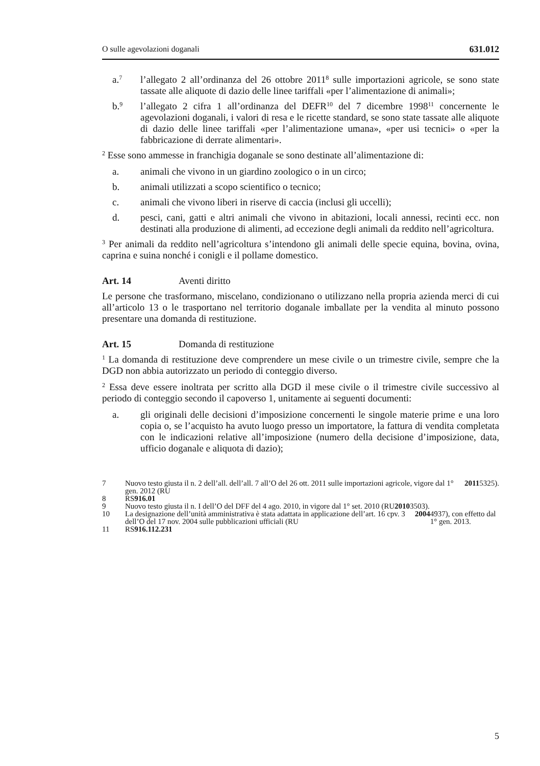O sulle agevolazioni doganali 631.012
a.<sup>7</sup>
l’allegato 2 all’ordinanza del 26 ottobre 2011<sup>8</sup> sulle importazioni agricole, se sono state tassate alle aliquote di dazio delle linee tariffali «per l’alimentazione di animali»;
b.<sup>9</sup>
l’allegato 2 cifra 1 all’ordinanza del DEFR<sup>10</sup> del 7 dicembre 1998<sup>11</sup> concernente le agevolazioni doganali, i valori di resa e le ricette standard, se sono state tassate alle aliquote di dazio delle linee tariffali «per l’alimentazione umana», «per usi tecnici» o «per la fabbricazione di derrate alimentari».
<sup>2</sup> Esse sono ammesse in franchigia doganale se sono destinate all’alimentazione di:
a. animali che vivono in un giardino zoologico o in un circo;
b. animali utilizzati a scopo scientifico o tecnico;
c. animali che vivono liberi in riserve di caccia (inclusi gli uccelli);
d. pesci, cani, gatti e altri animali che vivono in abitazioni, locali annessi, recinti ecc. non destinati alla produzione di alimenti, ad eccezione degli animali da reddito nell’agricoltura.
<sup>3</sup> Per animali da reddito nell’agricoltura s’intendono gli animali delle specie equina, bovina, ovina, caprina e suina nonché i conigli e il pollame domestico.
Art. 14 Aventi diritto
Le persone che trasformano, miscelano, condizionano o utilizzano nella propria azienda merci di cui all’articolo 13 o le trasportano nel territorio doganale imballate per la vendita al minuto possono presentare una domanda di restituzione.
Art. 15 Domanda di restituzione
<sup>1</sup> La domanda di restituzione deve comprendere un mese civile o un trimestre civile, sempre che la DGD non abbia autorizzato un periodo di conteggio diverso.
<sup>2</sup> Essa deve essere inoltrata per scritto alla DGD il mese civile o il trimestre civile successivo al periodo di conteggio secondo il capoverso 1, unitamente ai seguenti documenti:
a. gli originali delle decisioni d’imposizione concernenti le singole materie prime e una loro copia o, se l’acquisto ha avuto luogo presso un importatore, la fattura di vendita completata con le indicazioni relative all’imposizione (numero della decisione d’imposizione, data, ufficio doganale e aliquota di dazio);
7 Nuovo testo giusta il n. 2 dell’all. dell’all. 7 all’O del 26 ott. 2011 sulle importazioni agricole, vigore dal 1° gen. 2012 (RU 2011 5325).
8 RS 916.01
9 Nuovo testo giusta il n. I dell’O del DFF del 4 ago. 2010, in vigore dal 1° set. 2010 (RU 2010 3503).
10 La designazione dell’unità amministrativa è stata adattata in applicazione dell’art. 16 cpv. 3 dell’O del 17 nov. 2004 sulle pubblicazioni ufficiali (RU 2004 4937), con effetto dal 1° gen. 2013.
11 RS 916.112.231
5